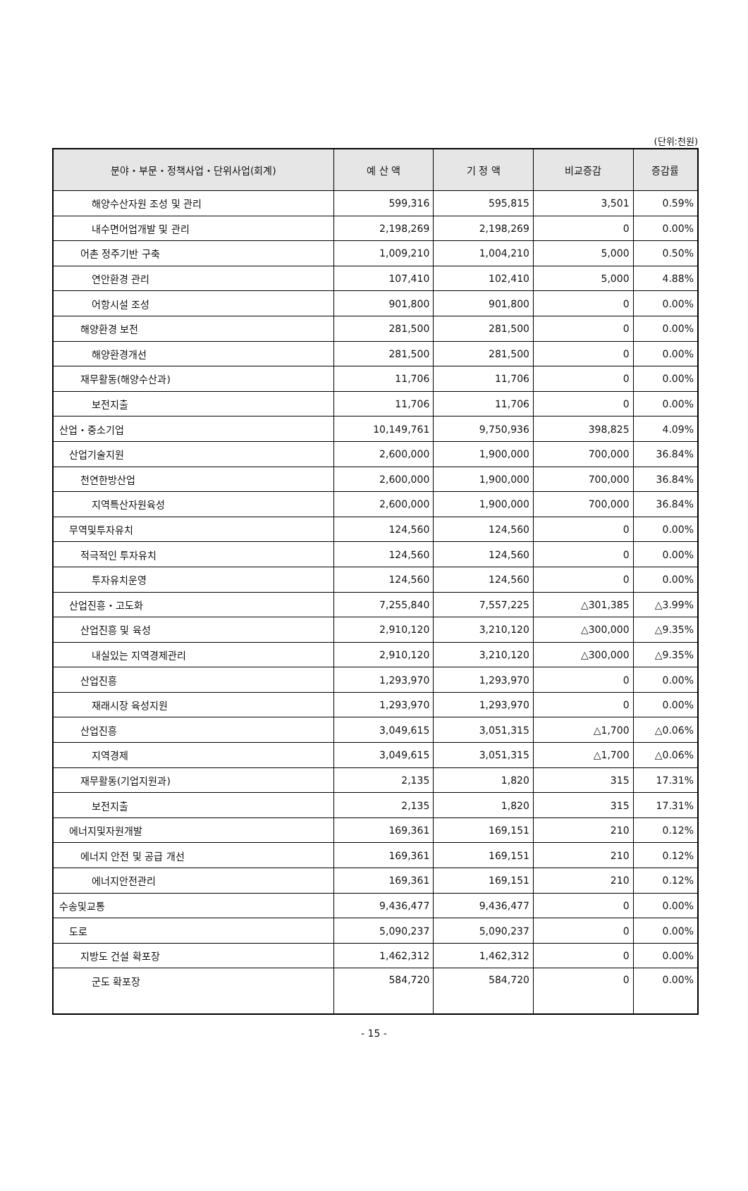(단위:천원)
| 분야・부문・정책사업・단위사업(회계) | 예 산 액 | 기 정 액 | 비교증감 | 증감률 |
| --- | --- | --- | --- | --- |
| 해양수산자원 조성 및 관리 | 599,316 | 595,815 | 3,501 | 0.59% |
| 내수면어업개발 및 관리 | 2,198,269 | 2,198,269 | 0 | 0.00% |
| 어촌 정주기반 구축 | 1,009,210 | 1,004,210 | 5,000 | 0.50% |
| 연안환경 관리 | 107,410 | 102,410 | 5,000 | 4.88% |
| 어항시설 조성 | 901,800 | 901,800 | 0 | 0.00% |
| 해양환경 보전 | 281,500 | 281,500 | 0 | 0.00% |
| 해양환경개선 | 281,500 | 281,500 | 0 | 0.00% |
| 재무활동(해양수산과) | 11,706 | 11,706 | 0 | 0.00% |
| 보전지출 | 11,706 | 11,706 | 0 | 0.00% |
| 산업・중소기업 | 10,149,761 | 9,750,936 | 398,825 | 4.09% |
| 산업기술지원 | 2,600,000 | 1,900,000 | 700,000 | 36.84% |
| 천연한방산업 | 2,600,000 | 1,900,000 | 700,000 | 36.84% |
| 지역특산자원육성 | 2,600,000 | 1,900,000 | 700,000 | 36.84% |
| 무역및투자유치 | 124,560 | 124,560 | 0 | 0.00% |
| 적극적인 투자유치 | 124,560 | 124,560 | 0 | 0.00% |
| 투자유치운영 | 124,560 | 124,560 | 0 | 0.00% |
| 산업진흥・고도화 | 7,255,840 | 7,557,225 | △301,385 | △3.99% |
| 산업진흥 및 육성 | 2,910,120 | 3,210,120 | △300,000 | △9.35% |
| 내실있는 지역경제관리 | 2,910,120 | 3,210,120 | △300,000 | △9.35% |
| 산업진흥 | 1,293,970 | 1,293,970 | 0 | 0.00% |
| 재래시장 육성지원 | 1,293,970 | 1,293,970 | 0 | 0.00% |
| 산업진흥 | 3,049,615 | 3,051,315 | △1,700 | △0.06% |
| 지역경제 | 3,049,615 | 3,051,315 | △1,700 | △0.06% |
| 재무활동(기업지원과) | 2,135 | 1,820 | 315 | 17.31% |
| 보전지출 | 2,135 | 1,820 | 315 | 17.31% |
| 에너지및자원개발 | 169,361 | 169,151 | 210 | 0.12% |
| 에너지 안전 및 공급 개선 | 169,361 | 169,151 | 210 | 0.12% |
| 에너지안전관리 | 169,361 | 169,151 | 210 | 0.12% |
| 수송및교통 | 9,436,477 | 9,436,477 | 0 | 0.00% |
| 도로 | 5,090,237 | 5,090,237 | 0 | 0.00% |
| 지방도 건설 확포장 | 1,462,312 | 1,462,312 | 0 | 0.00% |
| 군도 확포장 | 584,720 | 584,720 | 0 | 0.00% |
- 15 -